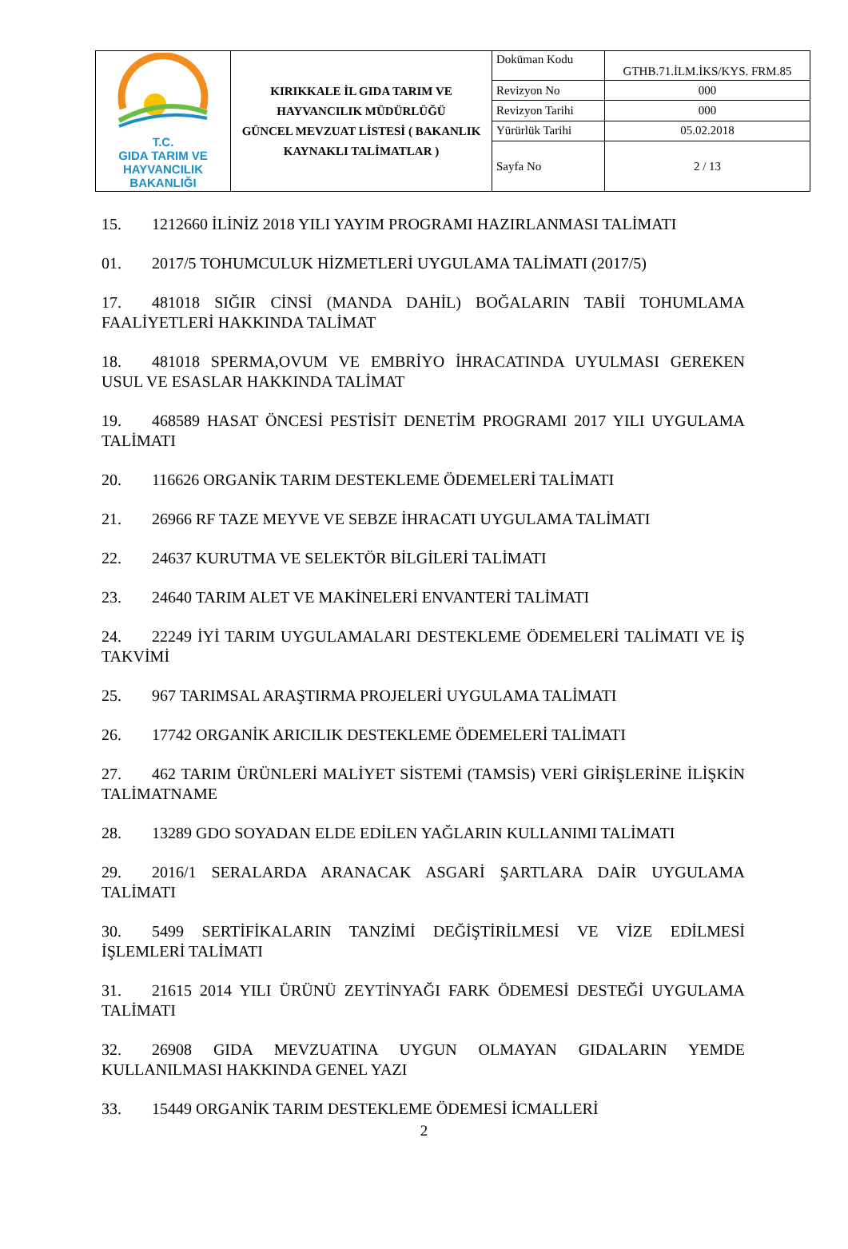| T.C. GIDA TARIM VE HAYVANCILIK BAKANLIĞI | KIRIKKALE İL GIDA TARIM VE HAYVANCILIK MÜDÜRLÜĞÜ GÜNCEL MEVZUAT LİSTESİ ( BAKANLIK KAYNAKLI TALİMATLAR ) | Doküman Kodu | GTHB.71.İLM.İKS/KYS. FRM.85 |
| | | Revizyon No | 000 |
| | | Revizyon Tarihi | 000 |
| | | Yürürlük Tarihi | 05.02.2018 |
| | | Sayfa No | 2 / 13 |
15. 1212660 İLİNİZ 2018 YILI YAYIM PROGRAMI HAZIRLANMASI TALİMATI
01. 2017/5 TOHUMCULUK HİZMETLERİ UYGULAMA TALİMATI (2017/5)
17. 481018 SIĞIR CİNSİ (MANDA DAHİL) BOĞALARIN TABİİ TOHUMLAMA FAALİYETLERİ HAKKINDA TALİMAT
18. 481018 SPERMA,OVUM VE EMBRİYO İHRACATINDA UYULMASI GEREKEN USUL VE ESASLAR HAKKINDA TALİMAT
19. 468589 HASAT ÖNCESİ PESTİSİT DENETİM PROGRAMI 2017 YILI UYGULAMA TALİMATI
20. 116626 ORGANİK TARIM DESTEKLEME ÖDEMELERİ TALİMATI
21. 26966 RF TAZE MEYVE VE SEBZE İHRACATI UYGULAMA TALİMATI
22. 24637 KURUTMA VE SELEKTÖR BİLGİLERİ TALİMATI
23. 24640 TARIM ALET VE MAKİNELERİ ENVANTERİ TALİMATI
24. 22249 İYİ TARIM UYGULAMALARI DESTEKLEME ÖDEMELERİ TALİMATI VE İŞ TAKVİMİ
25. 967 TARIMSAL ARAŞTIRMA PROJELERİ UYGULAMA TALİMATI
26. 17742 ORGANİK ARICILIK DESTEKLEME ÖDEMELERİ TALİMATI
27. 462 TARIM ÜRÜNLERİ MALİYET SİSTEMİ (TAMSİS) VERİ GİRİŞLERİNE İLİŞKİN TALİMATNAME
28. 13289 GDO SOYADAN ELDE EDİLEN YAĞLARIN KULLANIMI TALİMATI
29. 2016/1 SERALARDA ARANACAK ASGARİ ŞARTLARA DAİR UYGULAMA TALİMATI
30. 5499 SERTİFİKALARIN TANZİMİ DEĞİŞTİRİLMESİ VE VİZE EDİLMESİ İŞLEMLERİ TALİMATI
31. 21615 2014 YILI ÜRÜNÜ ZEYTİNYAĞI FARK ÖDEMESİ DESTEĞİ UYGULAMA TALİMATI
32. 26908 GIDA MEVZUATINA UYGUN OLMAYAN GIDALARIN YEMDE KULLANILMASI HAKKINDA GENEL YAZI
33. 15449 ORGANİK TARIM DESTEKLEME ÖDEMESİ İCMALLERİ
2